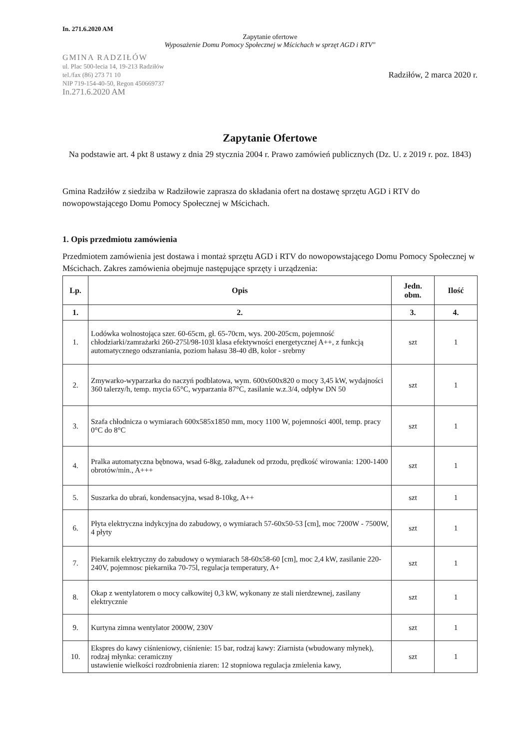In. 271.6.2020 AM
Zapytanie ofertowe
Wyposażenie Domu Pomocy Społecznej w Mścichach w sprzęt AGD i RTV"
GMINA RADZIŁÓW
ul. Plac 500-lecia 14, 19-213 Radziłów
tel./fax (86) 273 71 10
NIP 719-154-40-50, Regon 450669737
In.271.6.2020 AM
Radziłów, 2 marca 2020 r.
Zapytanie Ofertowe
Na podstawie art. 4 pkt 8 ustawy z dnia 29 stycznia 2004 r. Prawo zamówień publicznych (Dz. U. z 2019 r. poz. 1843)
Gmina Radziłów z siedziba w Radziłowie zaprasza do składania ofert na dostawę sprzętu AGD i RTV do nowopowstającego Domu Pomocy Społecznej w Mścichach.
1. Opis przedmiotu zamówienia
Przedmiotem zamówienia jest dostawa i montaż sprzętu AGD i RTV do nowopowstającego Domu Pomocy Społecznej w Mścichach. Zakres zamówienia obejmuje następujące sprzęty i urządzenia:
| Lp. | Opis | Jedn. obm. | Ilość |
| --- | --- | --- | --- |
| 1. | 2. | 3. | 4. |
| 1. | Lodówka wolnostojąca szer. 60-65cm, gł. 65-70cm, wys. 200-205cm, pojemność chłodziarki/zamrażarki 260-275l/98-103l klasa efektywności energetycznej A++, z funkcją automatycznego odszraniania, poziom hałasu 38-40 dB, kolor - srebrny | szt | 1 |
| 2. | Zmywarko-wyparzarka do naczyń podblatowa, wym. 600x600x820 o mocy 3,45 kW, wydajności 360 talerzy/h, temp. mycia 65°C, wyparzania 87°C, zasilanie w.z.3/4, odpływ DN 50 | szt | 1 |
| 3. | Szafa chłodnicza o wymiarach 600x585x1850 mm, mocy 1100 W, pojemności 400l, temp. pracy 0°C do 8°C | szt | 1 |
| 4. | Pralka automatyczna bębnowa, wsad 6-8kg, załadunek od przodu, prędkość wirowania: 1200-1400 obrotów/min., A+++ | szt | 1 |
| 5. | Suszarka do ubrań, kondensacyjna, wsad 8-10kg, A++ | szt | 1 |
| 6. | Płyta elektryczna indykcyjna do zabudowy, o wymiarach 57-60x50-53 [cm], moc 7200W - 7500W, 4 płyty | szt | 1 |
| 7. | Piekarnik elektryczny do zabudowy o wymiarach 58-60x58-60 [cm], moc 2,4 kW, zasilanie 220-240V, pojemnosc piekarnika 70-75l, regulacja temperatury, A+ | szt | 1 |
| 8. | Okap z wentylatorem o mocy całkowitej 0,3 kW, wykonany ze stali nierdzewnej, zasilany elektrycznie | szt | 1 |
| 9. | Kurtyna zimna wentylator 2000W, 230V | szt | 1 |
| 10. | Ekspres do kawy ciśnieniowy, ciśnienie: 15 bar, rodzaj kawy: Ziarnista (wbudowany młynek), rodzaj młynka: ceramiczny ustawienie wielkości rozdrobnienia ziaren: 12 stopniowa regulacja zmielenia kawy, | szt | 1 |